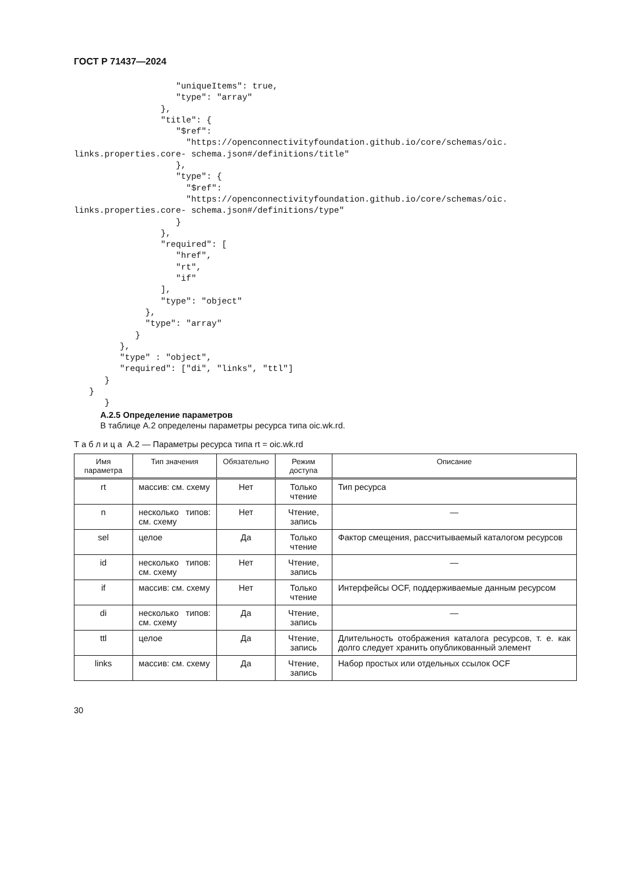ГОСТ Р 71437—2024
                    "uniqueItems": true,
                    "type": "array"
                 },
                 "title": {
                    "$ref":
                      "https://openconnectivityfoundation.github.io/core/schemas/oic.
links.properties.core- schema.json#/definitions/title"
                    },
                    "type": {
                      "$ref":
                      "https://openconnectivityfoundation.github.io/core/schemas/oic.
links.properties.core- schema.json#/definitions/type"
                    }
                 },
                 "required": [
                    "href",
                    "rt",
                    "if"
                 ],
                 "type": "object"
              },
              "type": "array"
            }
         },
         "type" : "object",
         "required": ["di", "links", "ttl"]
      }
   }
      }
А.2.5 Определение параметров
В таблице А.2 определены параметры ресурса типа oic.wk.rd.
Т а б л и ц а А.2 — Параметры ресурса типа rt = oic.wk.rd
| Имя параметра | Тип значения | Обязательно | Режим доступа | Описание |
| --- | --- | --- | --- | --- |
| rt | массив: см. схему | Нет | Только чтение | Тип ресурса |
| n | несколько типов: см. схему | Нет | Чтение, запись | — |
| sel | целое | Да | Только чтение | Фактор смещения, рассчитываемый каталогом ресурсов |
| id | несколько типов: см. схему | Нет | Чтение, запись | — |
| if | массив: см. схему | Нет | Только чтение | Интерфейсы OCF, поддерживаемые данным ресурсом |
| di | несколько типов: см. схему | Да | Чтение, запись | — |
| ttl | целое | Да | Чтение, запись | Длительность отображения каталога ресурсов, т. е. как долго следует хранить опубликованный элемент |
| links | массив: см. схему | Да | Чтение, запись | Набор простых или отдельных ссылок OCF |
30